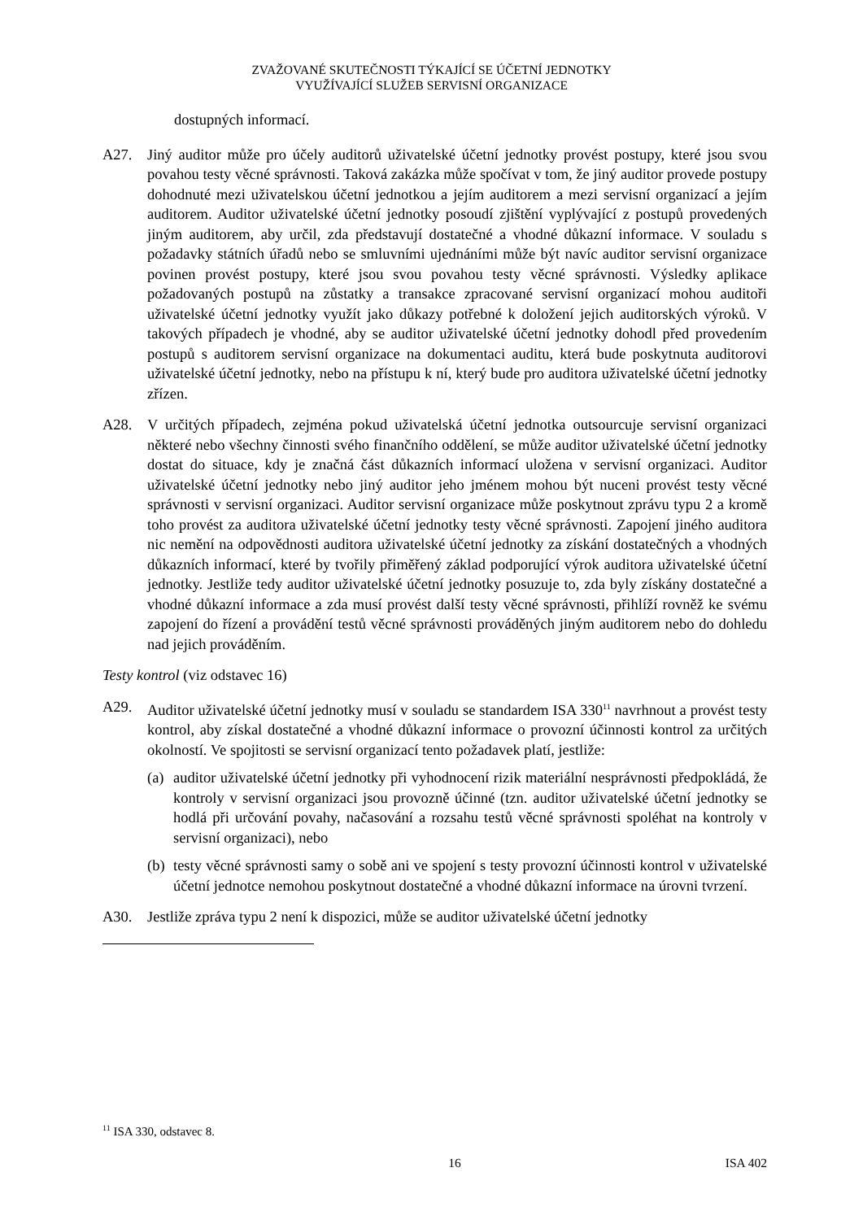ZVAŽOVANÉ SKUTEČNOSTI TÝKAJÍCÍ SE ÚČETNÍ JEDNOTKY
VYUŽÍVAJÍCÍ SLUŽEB SERVISNÍ ORGANIZACE
dostupných informací.
A27. Jiný auditor může pro účely auditorů uživatelské účetní jednotky provést postupy, které jsou svou povahou testy věcné správnosti. Taková zakázka může spočívat v tom, že jiný auditor provede postupy dohodnuté mezi uživatelskou účetní jednotkou a jejím auditorem a mezi servisní organizací a jejím auditorem. Auditor uživatelské účetní jednotky posoudí zjištění vyplývající z postupů provedených jiným auditorem, aby určil, zda představují dostatečné a vhodné důkazní informace. V souladu s požadavky státních úřadů nebo se smluvními ujednáními může být navíc auditor servisní organizace povinen provést postupy, které jsou svou povahou testy věcné správnosti. Výsledky aplikace požadovaných postupů na zůstatky a transakce zpracované servisní organizací mohou auditoři uživatelské účetní jednotky využít jako důkazy potřebné k doložení jejich auditorských výroků. V takových případech je vhodné, aby se auditor uživatelské účetní jednotky dohodl před provedením postupů s auditorem servisní organizace na dokumentaci auditu, která bude poskytnuta auditorovi uživatelské účetní jednotky, nebo na přístupu k ní, který bude pro auditora uživatelské účetní jednotky zřízen.
A28. V určitých případech, zejména pokud uživatelská účetní jednotka outsourcuje servisní organizaci některé nebo všechny činnosti svého finančního oddělení, se může auditor uživatelské účetní jednotky dostat do situace, kdy je značná část důkazních informací uložena v servisní organizaci. Auditor uživatelské účetní jednotky nebo jiný auditor jeho jménem mohou být nuceni provést testy věcné správnosti v servisní organizaci. Auditor servisní organizace může poskytnout zprávu typu 2 a kromě toho provést za auditora uživatelské účetní jednotky testy věcné správnosti. Zapojení jiného auditora nic nemění na odpovědnosti auditora uživatelské účetní jednotky za získání dostatečných a vhodných důkazních informací, které by tvořily přiměřený základ podporující výrok auditora uživatelské účetní jednotky. Jestliže tedy auditor uživatelské účetní jednotky posuzuje to, zda byly získány dostatečné a vhodné důkazní informace a zda musí provést další testy věcné správnosti, přihlíží rovněž ke svému zapojení do řízení a provádění testů věcné správnosti prováděných jiným auditorem nebo do dohledu nad jejich prováděním.
Testy kontrol (viz odstavec 16)
A29. Auditor uživatelské účetní jednotky musí v souladu se standardem ISA 330<sup>11</sup> navrhnout a provést testy kontrol, aby získal dostatečné a vhodné důkazní informace o provozní účinnosti kontrol za určitých okolností. Ve spojitosti se servisní organizací tento požadavek platí, jestliže:
(a)
auditor uživatelské účetní jednotky při vyhodnocení rizik materiální nesprávnosti předpokládá, že kontroly v servisní organizaci jsou provozně účinné (tzn. auditor uživatelské účetní jednotky se hodlá při určování povahy, načasování a rozsahu testů věcné správnosti spoléhat na kontroly v servisní organizaci), nebo
(b)
testy věcné správnosti samy o sobě ani ve spojení s testy provozní účinnosti kontrol v uživatelské účetní jednotce nemohou poskytnout dostatečné a vhodné důkazní informace na úrovni tvrzení.
A30. Jestliže zpráva typu 2 není k dispozici, může se auditor uživatelské účetní jednotky
<sup>11</sup> ISA 330, odstavec 8.
16 ISA 402